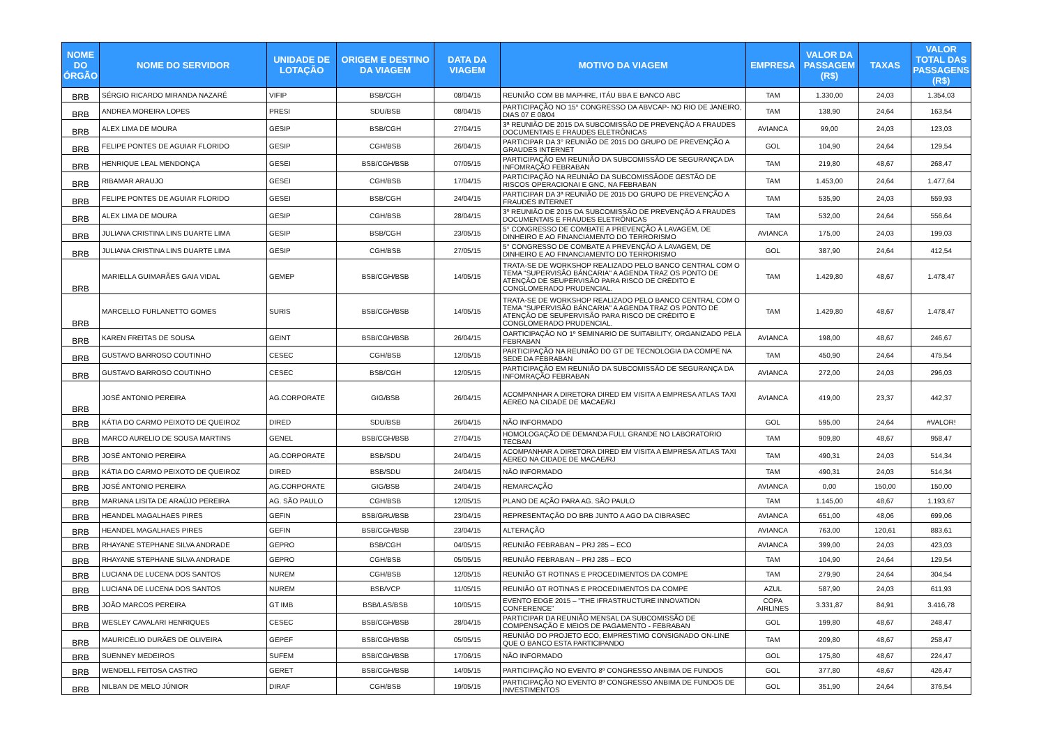| NOME DO ÓRGÃO | NOME DO SERVIDOR | UNIDADE DE LOTAÇÃO | ORIGEM E DESTINO DA VIAGEM | DATA DA VIAGEM | MOTIVO DA VIAGEM | EMPRESA | VALOR DA PASSAGEM (R$) | TAXAS | VALOR TOTAL DAS PASSAGENS (R$) |
| --- | --- | --- | --- | --- | --- | --- | --- | --- | --- |
| BRB | SÉRGIO RICARDO MIRANDA NAZARÉ | VIFIP | BSB/CGH | 08/04/15 | REUNIÃO COM BB MAPHRE, ITÁU BBA E BANCO ABC | TAM | 1.330,00 | 24,03 | 1.354,03 |
| BRB | ANDREA MOREIRA LOPES | PRESI | SDU/BSB | 08/04/15 | PARTICIPAÇÃO NO 15° CONGRESSO DA ABVCAP- NO RIO DE JANEIRO, DIAS 07 E 08/04 | TAM | 138,90 | 24,64 | 163,54 |
| BRB | ALEX LIMA DE MOURA | GESIP | BSB/CGH | 27/04/15 | 3ª REUNIÃO DE 2015 DA SUBCOMISSÃO DE PREVENÇÃO A FRAUDES DOCUMENTAIS E FRAUDES ELETRÔNICAS | AVIANCA | 99,00 | 24,03 | 123,03 |
| BRB | FELIPE PONTES DE AGUIAR FLORIDO | GESIP | CGH/BSB | 26/04/15 | PARTICIPAR DA 3° REUNIÃO DE 2015 DO GRUPO DE PREVENÇÃO A GRAUDES INTERNET | GOL | 104,90 | 24,64 | 129,54 |
| BRB | HENRIQUE LEAL MENDONÇA | GESEI | BSB/CGH/BSB | 07/05/15 | PARTICIPAÇÃO EM REUNIÃO DA SUBCOMISSÃO DE SEGURANÇA DA INFOMRAÇÃO FEBRABAN | TAM | 219,80 | 48,67 | 268,47 |
| BRB | RIBAMAR ARAUJO | GESEI | CGH/BSB | 17/04/15 | PARTICIPAÇÃO NA REUNIÃO DA SUBCOMISSÃODE GESTÃO DE RISCOS OPERACIONAI E GNC, NA FEBRABAN | TAM | 1.453,00 | 24,64 | 1.477,64 |
| BRB | FELIPE PONTES DE AGUIAR FLORIDO | GESEI | BSB/CGH | 24/04/15 | PARTICIPAR DA 3ª REUNIÃO DE 2015 DO GRUPO DE PREVENÇÃO A FRAUDES INTERNET | TAM | 535,90 | 24,03 | 559,93 |
| BRB | ALEX LIMA DE MOURA | GESIP | CGH/BSB | 28/04/15 | 3º REUNIÃO DE 2015 DA SUBCOMISSÃO DE PREVENÇÃO A FRAUDES DOCUMENTAIS E FRAUDES ELETRÔNICAS | TAM | 532,00 | 24,64 | 556,64 |
| BRB | JULIANA CRISTINA LINS DUARTE LIMA | GESIP | BSB/CGH | 23/05/15 | 5° CONGRESSO DE COMBATE A PREVENÇÃO À LAVAGEM, DE DINHEIRO E AO FINANCIAMENTO DO TERRORISMO | AVIANCA | 175,00 | 24,03 | 199,03 |
| BRB | JULIANA CRISTINA LINS DUARTE LIMA | GESIP | CGH/BSB | 27/05/15 | 5° CONGRESSO DE COMBATE A PREVENÇÃO À LAVAGEM, DE DINHEIRO E AO FINANCIAMENTO DO TERRORISMO | GOL | 387,90 | 24,64 | 412,54 |
| BRB | MARIELLA GUIMARÃES GAIA VIDAL | GEMEP | BSB/CGH/BSB | 14/05/15 | TRATA-SE DE WORKSHOP REALIZADO PELO BANCO CENTRAL COM O TEMA "SUPERVISÃO BÁNCARIA" A AGENDA TRAZ OS PONTO DE ATENÇÃO DE SEUPERVISÃO PARA RISCO DE CRÉDITO E CONGLOMERADO PRUDENCIAL. | TAM | 1.429,80 | 48,67 | 1.478,47 |
| BRB | MARCELLO FURLANETTO GOMES | SURIS | BSB/CGH/BSB | 14/05/15 | TRATA-SE DE WORKSHOP REALIZADO PELO BANCO CENTRAL COM O TEMA "SUPERVISÃO BÁNCARIA" A AGENDA TRAZ OS PONTO DE ATENÇÃO DE SEUPERVISÃO PARA RISCO DE CRÉDITO E CONGLOMERADO PRUDENCIAL. | TAM | 1.429,80 | 48,67 | 1.478,47 |
| BRB | KAREN FREITAS DE SOUSA | GEINT | BSB/CGH/BSB | 26/04/15 | OARTICIPAÇÃO NO 1º SEMINARIO DE SUITABILITY, ORGANIZADO PELA FEBRABAN | AVIANCA | 198,00 | 48,67 | 246,67 |
| BRB | GUSTAVO BARROSO COUTINHO | CESEC | CGH/BSB | 12/05/15 | PARTICIPAÇÃO NA REUNIÃO DO GT DE TECNOLOGIA DA COMPE NA SEDE DA FEBRABAN | TAM | 450,90 | 24,64 | 475,54 |
| BRB | GUSTAVO BARROSO COUTINHO | CESEC | BSB/CGH | 12/05/15 | PARTICIPAÇÃO EM REUNIÃO DA SUBCOMISSÃO DE SEGURANÇA DA INFOMRAÇÃO FEBRABAN | AVIANCA | 272,00 | 24,03 | 296,03 |
| BRB | JOSÉ ANTONIO PEREIRA | AG.CORPORATE | GIG/BSB | 26/04/15 | ACOMPANHAR A DIRETORA DIRED EM VISITA A EMPRESA ATLAS TAXI AEREO NA CIDADE DE MACAE/RJ | AVIANCA | 419,00 | 23,37 | 442,37 |
| BRB | KÁTIA DO CARMO PEIXOTO DE QUEIROZ | DIRED | SDU/BSB | 26/04/15 | NÃO INFORMADO | GOL | 595,00 | 24,64 | #VALOR! |
| BRB | MARCO AURELIO DE SOUSA MARTINS | GENEL | BSB/CGH/BSB | 27/04/15 | HOMOLOGAÇÃO DE DEMANDA FULL GRANDE NO LABORATORIO TECBAN | TAM | 909,80 | 48,67 | 958,47 |
| BRB | JOSÉ ANTONIO PEREIRA | AG.CORPORATE | BSB/SDU | 24/04/15 | ACOMPANHAR A DIRETORA DIRED EM VISITA A EMPRESA ATLAS TAXI AEREO NA CIDADE DE MACAE/RJ | TAM | 490,31 | 24,03 | 514,34 |
| BRB | KÁTIA DO CARMO PEIXOTO DE QUEIROZ | DIRED | BSB/SDU | 24/04/15 | NÃO INFORMADO | TAM | 490,31 | 24,03 | 514,34 |
| BRB | JOSÉ ANTONIO PEREIRA | AG.CORPORATE | GIG/BSB | 24/04/15 | REMARCAÇÃO | AVIANCA | 0,00 | 150,00 | 150,00 |
| BRB | MARIANA LISITA DE ARAÚJO PEREIRA | AG. SÃO PAULO | CGH/BSB | 12/05/15 | PLANO DE AÇÃO PARA AG. SÃO PAULO | TAM | 1.145,00 | 48,67 | 1.193,67 |
| BRB | HEANDEL MAGALHAES PIRES | GEFIN | BSB/GRU/BSB | 23/04/15 | REPRESENTAÇÃO DO BRB JUNTO A AGO DA CIBRASEC | AVIANCA | 651,00 | 48,06 | 699,06 |
| BRB | HEANDEL MAGALHAES PIRES | GEFIN | BSB/CGH/BSB | 23/04/15 | ALTERAÇÃO | AVIANCA | 763,00 | 120,61 | 883,61 |
| BRB | RHAYANE STEPHANE SILVA ANDRADE | GEPRO | BSB/CGH | 04/05/15 | REUNIÃO FEBRABAN – PRJ 285 – ECO | AVIANCA | 399,00 | 24,03 | 423,03 |
| BRB | RHAYANE STEPHANE SILVA ANDRADE | GEPRO | CGH/BSB | 05/05/15 | REUNIÃO FEBRABAN – PRJ 285 – ECO | TAM | 104,90 | 24,64 | 129,54 |
| BRB | LUCIANA DE LUCENA DOS SANTOS | NUREM | CGH/BSB | 12/05/15 | REUNIÃO GT ROTINAS E PROCEDIMENTOS DA COMPE | TAM | 279,90 | 24,64 | 304,54 |
| BRB | LUCIANA DE LUCENA DOS SANTOS | NUREM | BSB/VCP | 11/05/15 | REUNIÃO GT ROTINAS E PROCEDIMENTOS DA COMPE | AZUL | 587,90 | 24,03 | 611,93 |
| BRB | JOÃO MARCOS PEREIRA | GT IMB | BSB/LAS/BSB | 10/05/15 | EVENTO EDGE 2015 – "THE IFRASTRUCTURE INNOVATION CONFERENCE" | COPA AIRLINES | 3.331,87 | 84,91 | 3.416,78 |
| BRB | WESLEY CAVALARI HENRIQUES | CESEC | BSB/CGH/BSB | 28/04/15 | PARTICIPAR DA REUNIÃO MENSAL DA SUBCOMISSÃO DE COMPENSAÇÃO E MEIOS DE PAGAMENTO - FEBRABAN | GOL | 199,80 | 48,67 | 248,47 |
| BRB | MAURICÉLIO DURÃES DE OLIVEIRA | GEPEF | BSB/CGH/BSB | 05/05/15 | REUNIÃO DO PROJETO ECO, EMPRESTIMO CONSIGNADO ON-LINE QUE O BANCO ESTA PARTICIPANDO | TAM | 209,80 | 48,67 | 258,47 |
| BRB | SUENNEY MEDEIROS | SUFEM | BSB/CGH/BSB | 17/06/15 | NÃO INFORMADO | GOL | 175,80 | 48,67 | 224,47 |
| BRB | WENDELL FEITOSA CASTRO | GERET | BSB/CGH/BSB | 14/05/15 | PARTICIPAÇÃO NO EVENTO 8º CONGRESSO ANBIMA DE FUNDOS | GOL | 377,80 | 48,67 | 426,47 |
| BRB | NILBAN DE MELO JÚNIOR | DIRAF | CGH/BSB | 19/05/15 | PARTICIPAÇÃO NO EVENTO 8º CONGRESSO ANBIMA DE FUNDOS DE INVESTIMENTOS | GOL | 351,90 | 24,64 | 376,54 |